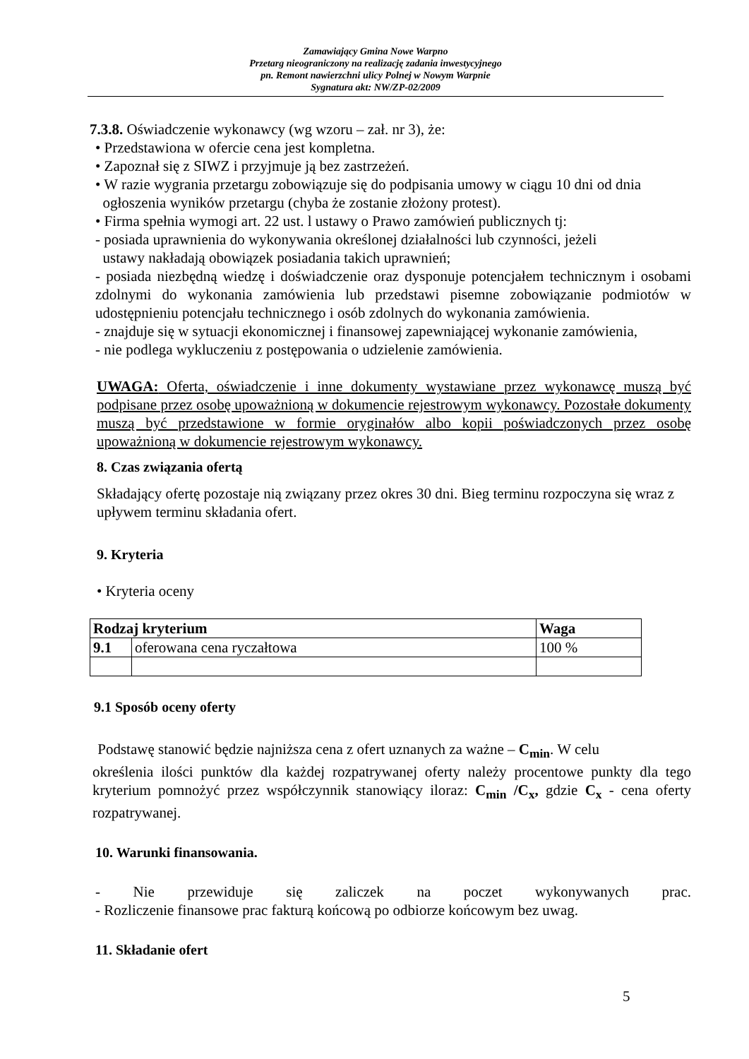Zamawiający Gmina Nowe Warpno
Przetarg nieograniczony na realizację zadania inwestycyjnego
pn. Remont nawierzchni ulicy Polnej w Nowym Warpnie
Sygnatura akt: NW/ZP-02/2009
7.3.8. Oświadczenie wykonawcy (wg wzoru – zał. nr 3), że:
• Przedstawiona w ofercie cena jest kompletna.
• Zapoznał się z SIWZ i przyjmuje ją bez zastrzeżeń.
• W razie wygrania przetargu zobowiązuje się do podpisania umowy w ciągu 10 dni od dnia
ogłoszenia wyników przetargu (chyba że zostanie złożony protest).
• Firma spełnia wymogi art. 22 ust. l ustawy o Prawo zamówień publicznych tj:
- posiada uprawnienia do wykonywania określonej działalności lub czynności, jeżeli
ustawy nakładają obowiązek posiadania takich uprawnień;
- posiada niezbędną wiedzę i doświadczenie oraz dysponuje potencjałem technicznym i osobami zdolnymi do wykonania zamówienia lub przedstawi pisemne zobowiązanie podmiotów w udostępnieniu potencjału technicznego i osób zdolnych do wykonania zamówienia.
- znajduje się w sytuacji ekonomicznej i finansowej zapewniającej wykonanie zamówienia,
- nie podlega wykluczeniu z postępowania o udzielenie zamówienia.
UWAGA: Oferta, oświadczenie i inne dokumenty wystawiane przez wykonawcę muszą być podpisane przez osobę upoważnioną w dokumencie rejestrowym wykonawcy. Pozostałe dokumenty muszą być przedstawione w formie oryginałów albo kopii poświadczonych przez osobę upoważnioną w dokumencie rejestrowym wykonawcy.
8. Czas związania ofertą
Składający ofertę pozostaje nią związany przez okres 30 dni. Bieg terminu rozpoczyna się wraz z upływem terminu składania ofert.
9. Kryteria
• Kryteria oceny
| Rodzaj kryterium | | Waga |
| --- | --- | --- |
| 9.1 | oferowana cena ryczałtowa | 100 % |
9.1 Sposób oceny oferty
Podstawę stanowić będzie najniższa cena z ofert uznanych za ważne – C<sub>min</sub>. W celu
określenia ilości punktów dla każdej rozpatrywanej oferty należy procentowe punkty dla tego kryterium pomnożyć przez współczynnik stanowiący iloraz: C<sub>min</sub> /C<sub>x</sub>, gdzie C<sub>x</sub> - cena oferty rozpatrywanej.
10. Warunki finansowania.
- Nie przewiduje się zaliczek na poczet wykonywanych prac.
- Rozliczenie finansowe prac fakturą końcową po odbiorze końcowym bez uwag.
11. Składanie ofert
5